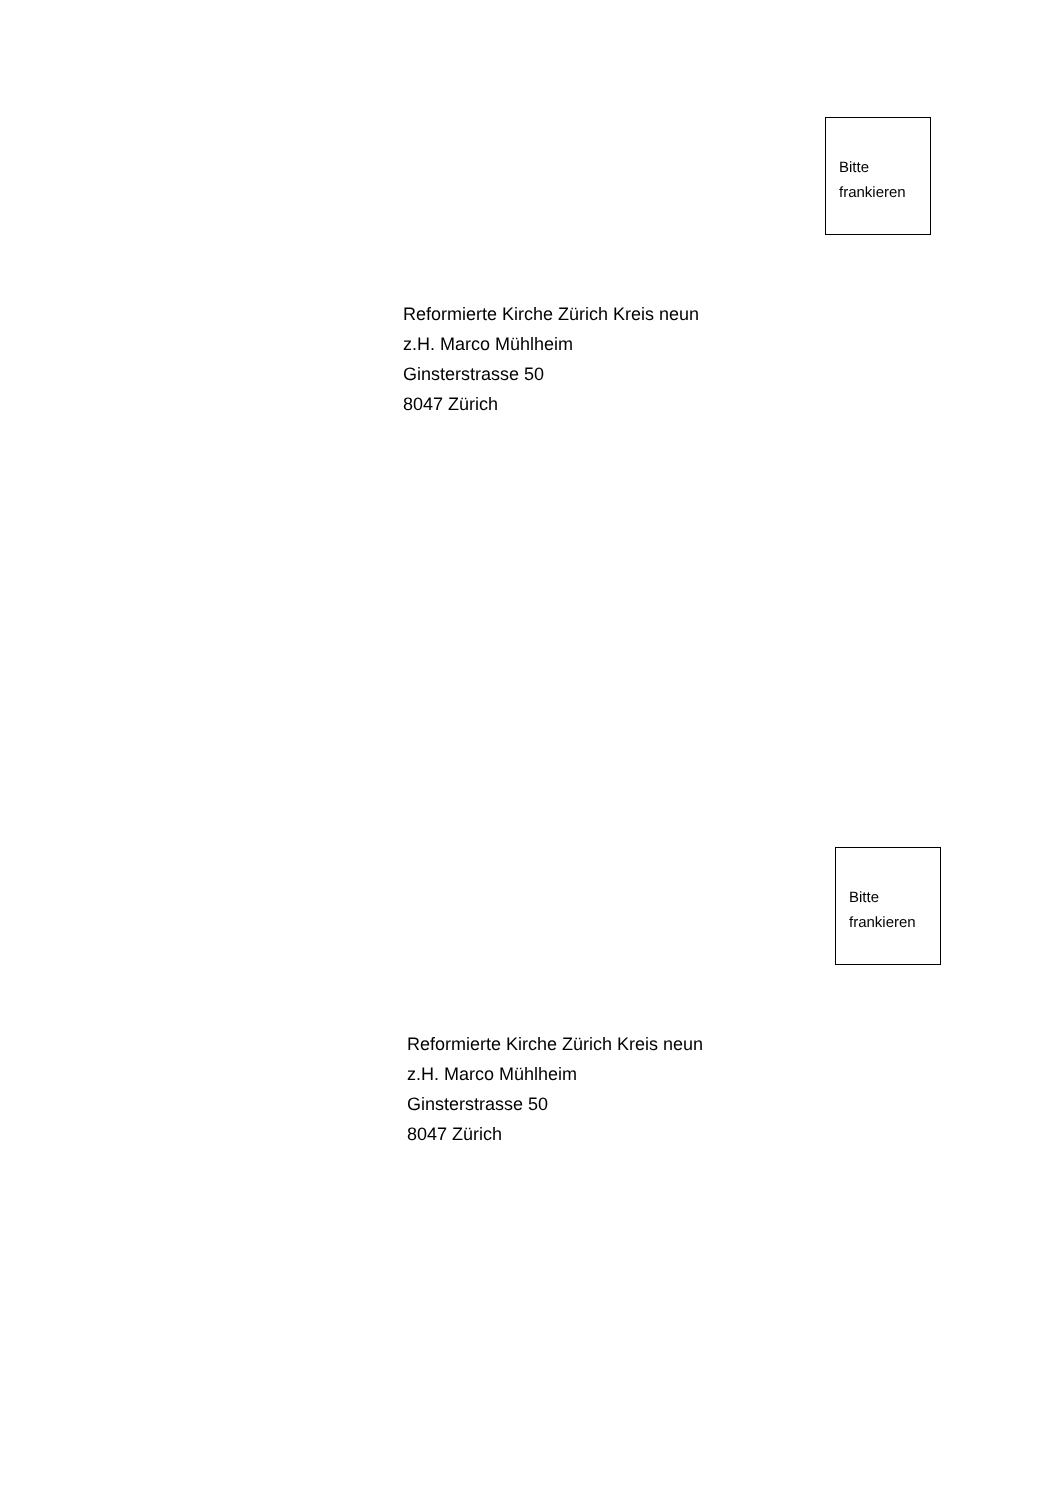Bitte
frankieren
Reformierte Kirche Zürich Kreis neun
z.H. Marco Mühlheim
Ginsterstrasse 50
8047 Zürich
Bitte
frankieren
Reformierte Kirche Zürich Kreis neun
z.H. Marco Mühlheim
Ginsterstrasse 50
8047 Zürich